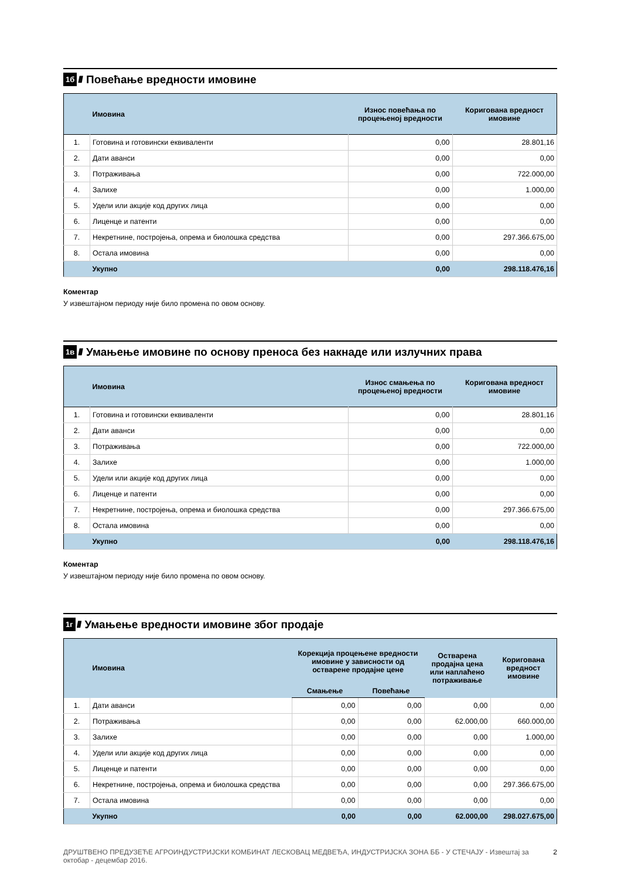1б ////
Повећање вредности имовине
| | Имовина | Износ повећања по процењеној вредности | Коригована вредност имовине |
| --- | --- | --- | --- |
| 1. | Готовина и готовински еквиваленти | 0,00 | 28.801,16 |
| 2. | Дати аванси | 0,00 | 0,00 |
| 3. | Потраживања | 0,00 | 722.000,00 |
| 4. | Залихе | 0,00 | 1.000,00 |
| 5. | Удели или акције код других лица | 0,00 | 0,00 |
| 6. | Лиценце и патенти | 0,00 | 0,00 |
| 7. | Некретнине, постројења, опрема и биолошка средства | 0,00 | 297.366.675,00 |
| 8. | Остала имовина | 0,00 | 0,00 |
| | Укупно | 0,00 | 298.118.476,16 |
Коментар
У извештајном периоду није било промена по овом основу.
1в ////
Умањење имовине по основу преноса без накнаде или излучних права
| | Имовина | Износ смањења по процењеној вредности | Коригована вредност имовине |
| --- | --- | --- | --- |
| 1. | Готовина и готовински еквиваленти | 0,00 | 28.801,16 |
| 2. | Дати аванси | 0,00 | 0,00 |
| 3. | Потраживања | 0,00 | 722.000,00 |
| 4. | Залихе | 0,00 | 1.000,00 |
| 5. | Удели или акције код других лица | 0,00 | 0,00 |
| 6. | Лиценце и патенти | 0,00 | 0,00 |
| 7. | Некретнине, постројења, опрема и биолошка средства | 0,00 | 297.366.675,00 |
| 8. | Остала имовина | 0,00 | 0,00 |
| | Укупно | 0,00 | 298.118.476,16 |
Коментар
У извештајном периоду није било промена по овом основу.
1г ////
Умањење вредности имовине због продаје
| | Имовина | Корекција процењене вредности имовине у зависности од остварене продајне цене | | Остварена продајна цена или наплаћено потраживање | Коригована вредност имовине |
| --- | --- | --- | --- | --- | --- |
| | | Смањење | Повећање | | |
| 1. | Дати аванси | 0,00 | 0,00 | 0,00 | 0,00 |
| 2. | Потраживања | 0,00 | 0,00 | 62.000,00 | 660.000,00 |
| 3. | Залихе | 0,00 | 0,00 | 0,00 | 1.000,00 |
| 4. | Удели или акције код других лица | 0,00 | 0,00 | 0,00 | 0,00 |
| 5. | Лиценце и патенти | 0,00 | 0,00 | 0,00 | 0,00 |
| 6. | Некретнине, постројења, опрема и биолошка средства | 0,00 | 0,00 | 0,00 | 297.366.675,00 |
| 7. | Остала имовина | 0,00 | 0,00 | 0,00 | 0,00 |
| | Укупно | 0,00 | 0,00 | 62.000,00 | 298.027.675,00 |
ДРУШТВЕНО ПРЕДУЗЕЋЕ АГРОИНДУСТРИЈСКИ КОМБИНАТ ЛЕСКОВАЦ МЕДВЕЂА, ИНДУСТРИЈСКА ЗОНА ББ - У СТЕЧАЈУ - Извештај за октобар - децембар 2016.
2